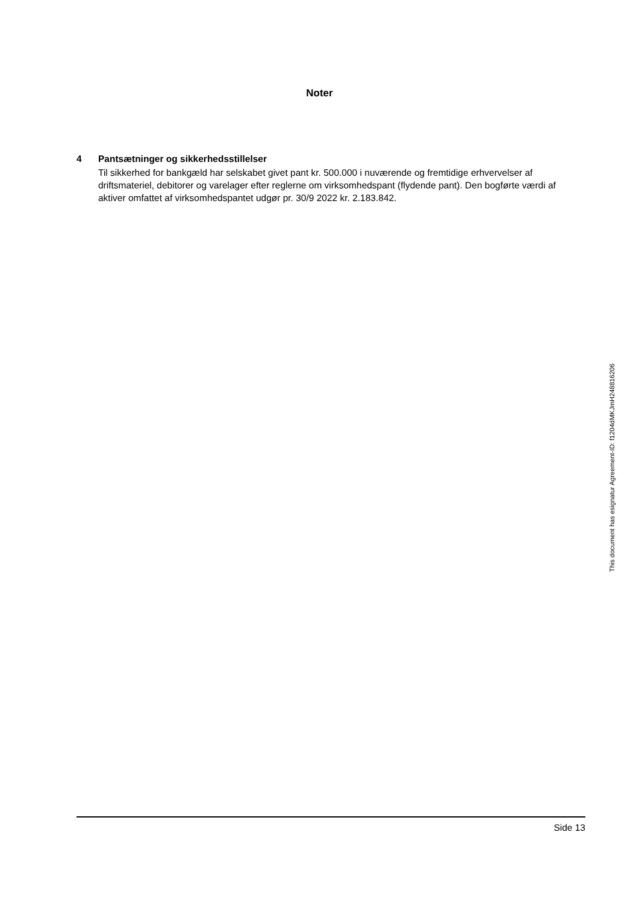Noter
4 Pantsætninger og sikkerhedsstillelser
Til sikkerhed for bankgæld har selskabet givet pant kr. 500.000 i nuværende og fremtidige erhvervelser af driftsmateriel, debitorer og varelager efter reglerne om virksomhedspant (flydende pant). Den bogførte værdi af aktiver omfattet af virksomhedspantet udgør pr. 30/9 2022 kr. 2.183.842.
This document has esignatur Agreement-ID: f1204dMKJmH248816206
Side 13